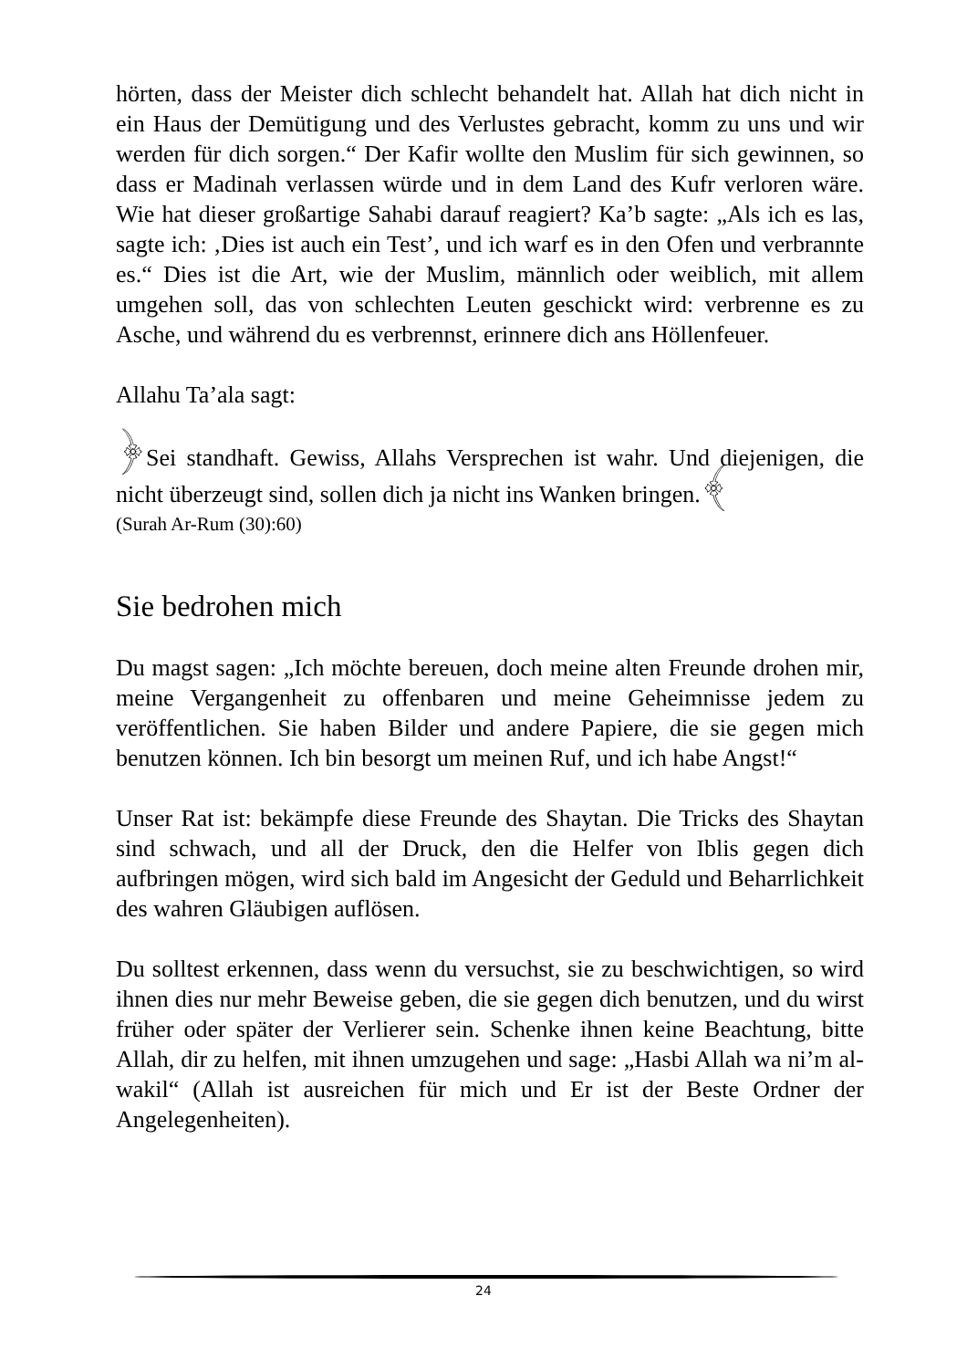hörten, dass der Meister dich schlecht behandelt hat. Allah hat dich nicht in ein Haus der Demütigung und des Verlustes gebracht, komm zu uns und wir werden für dich sorgen.“ Der Kafir wollte den Muslim für sich gewinnen, so dass er Madinah verlassen würde und in dem Land des Kufr verloren wäre. Wie hat dieser großartige Sahabi darauf reagiert? Ka’b sagte: „Als ich es las, sagte ich: ‚Dies ist auch ein Test’, und ich warf es in den Ofen und verbrannte es.“ Dies ist die Art, wie der Muslim, männlich oder weiblich, mit allem umgehen soll, das von schlechten Leuten geschickt wird: verbrenne es zu Asche, und während du es verbrennst, erinnere dich ans Höllenfeuer.
Allahu Ta’ala sagt:
﴿Sei standhaft. Gewiss, Allahs Versprechen ist wahr. Und diejenigen, die nicht überzeugt sind, sollen dich ja nicht ins Wanken bringen.﴾
(Surah Ar-Rum (30):60)
Sie bedrohen mich
Du magst sagen: „Ich möchte bereuen, doch meine alten Freunde drohen mir, meine Vergangenheit zu offenbaren und meine Geheimnisse jedem zu veröffentlichen. Sie haben Bilder und andere Papiere, die sie gegen mich benutzen können. Ich bin besorgt um meinen Ruf, und ich habe Angst!“
Unser Rat ist: bekämpfe diese Freunde des Shaytan. Die Tricks des Shaytan sind schwach, und all der Druck, den die Helfer von Iblis gegen dich aufbringen mögen, wird sich bald im Angesicht der Geduld und Beharrlichkeit des wahren Gläubigen auflösen.
Du solltest erkennen, dass wenn du versuchst, sie zu beschwichtigen, so wird ihnen dies nur mehr Beweise geben, die sie gegen dich benutzen, und du wirst früher oder später der Verlierer sein. Schenke ihnen keine Beachtung, bitte Allah, dir zu helfen, mit ihnen umzugehen und sage: „Hasbi Allah wa ni’m al-wakil“ (Allah ist ausreichen für mich und Er ist der Beste Ordner der Angelegenheiten).
24